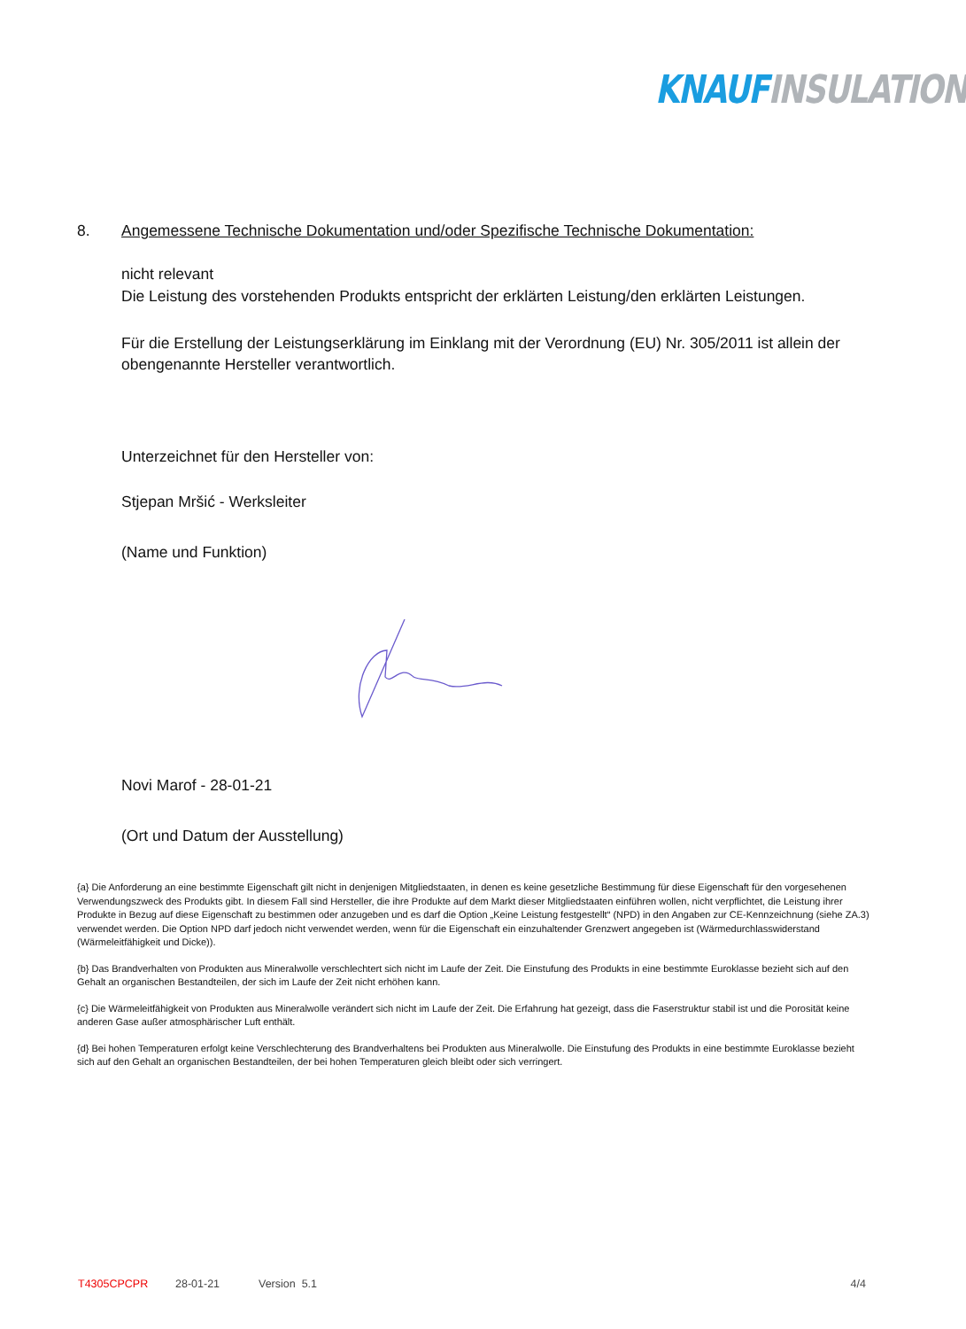KNAUF INSULATION
8. Angemessene Technische Dokumentation und/oder Spezifische Technische Dokumentation:
nicht relevant
Die Leistung des vorstehenden Produkts entspricht der erklärten Leistung/den erklärten Leistungen.
Für die Erstellung der Leistungserklärung im Einklang mit der Verordnung (EU) Nr. 305/2011 ist allein der obengenannte Hersteller verantwortlich.
Unterzeichnet für den Hersteller von:
Stjepan Mršić - Werksleiter
(Name und Funktion)
Novi Marof - 28-01-21
(Ort und Datum der Ausstellung)
{a} Die Anforderung an eine bestimmte Eigenschaft gilt nicht in denjenigen Mitgliedstaaten, in denen es keine gesetzliche Bestimmung für diese Eigenschaft für den vorgesehenen Verwendungszweck des Produkts gibt. In diesem Fall sind Hersteller, die ihre Produkte auf dem Markt dieser Mitgliedstaaten einführen wollen, nicht verpflichtet, die Leistung ihrer Produkte in Bezug auf diese Eigenschaft zu bestimmen oder anzugeben und es darf die Option „Keine Leistung festgestellt“ (NPD) in den Angaben zur CE-Kennzeichnung (siehe ZA.3) verwendet werden. Die Option NPD darf jedoch nicht verwendet werden, wenn für die Eigenschaft ein einzuhaltender Grenzwert angegeben ist (Wärmedurchlasswiderstand (Wärmeleitfähigkeit und Dicke)).
{b} Das Brandverhalten von Produkten aus Mineralwolle verschlechtert sich nicht im Laufe der Zeit. Die Einstufung des Produkts in eine bestimmte Euroklasse bezieht sich auf den Gehalt an organischen Bestandteilen, der sich im Laufe der Zeit nicht erhöhen kann.
{c} Die Wärmeleitfähigkeit von Produkten aus Mineralwolle verändert sich nicht im Laufe der Zeit. Die Erfahrung hat gezeigt, dass die Faserstruktur stabil ist und die Porosität keine anderen Gase außer atmosphärischer Luft enthält.
{d} Bei hohen Temperaturen erfolgt keine Verschlechterung des Brandverhaltens bei Produkten aus Mineralwolle. Die Einstufung des Produkts in eine bestimmte Euroklasse bezieht sich auf den Gehalt an organischen Bestandteilen, der bei hohen Temperaturen gleich bleibt oder sich verringert.
T4305CPCPR 28-01-21 Version 5.1 4/4